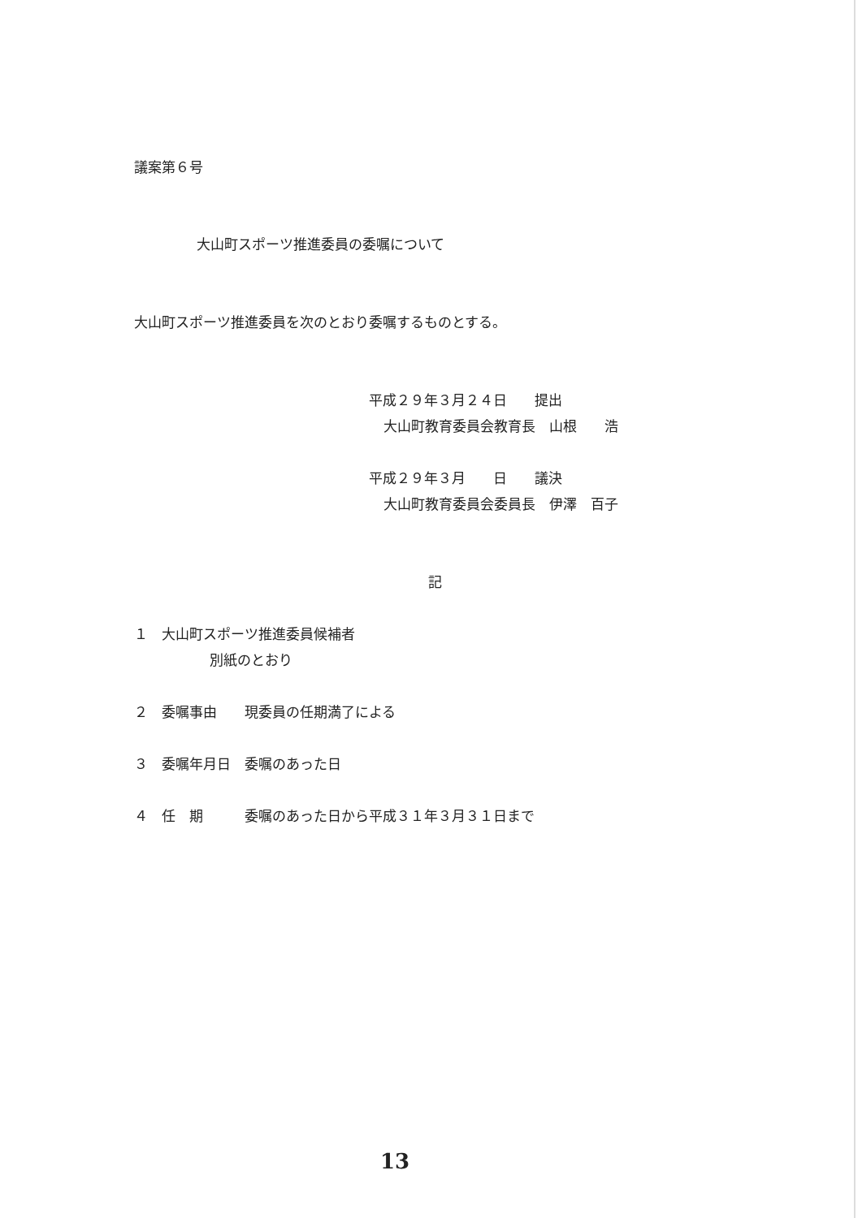議案第６号
大山町スポーツ推進委員の委嘱について
大山町スポーツ推進委員を次のとおり委嘱するものとする。
平成２９年３月２４日　　提出
大山町教育委員会教育長　山根　　浩
平成２９年３月　　日　　議決
大山町教育委員会委員長　伊澤　百子
記
１　大山町スポーツ推進委員候補者
別紙のとおり
２　委嘱事由　　現委員の任期満了による
３　委嘱年月日　委嘱のあった日
４　任　期　　　委嘱のあった日から平成３１年３月３１日まで
13